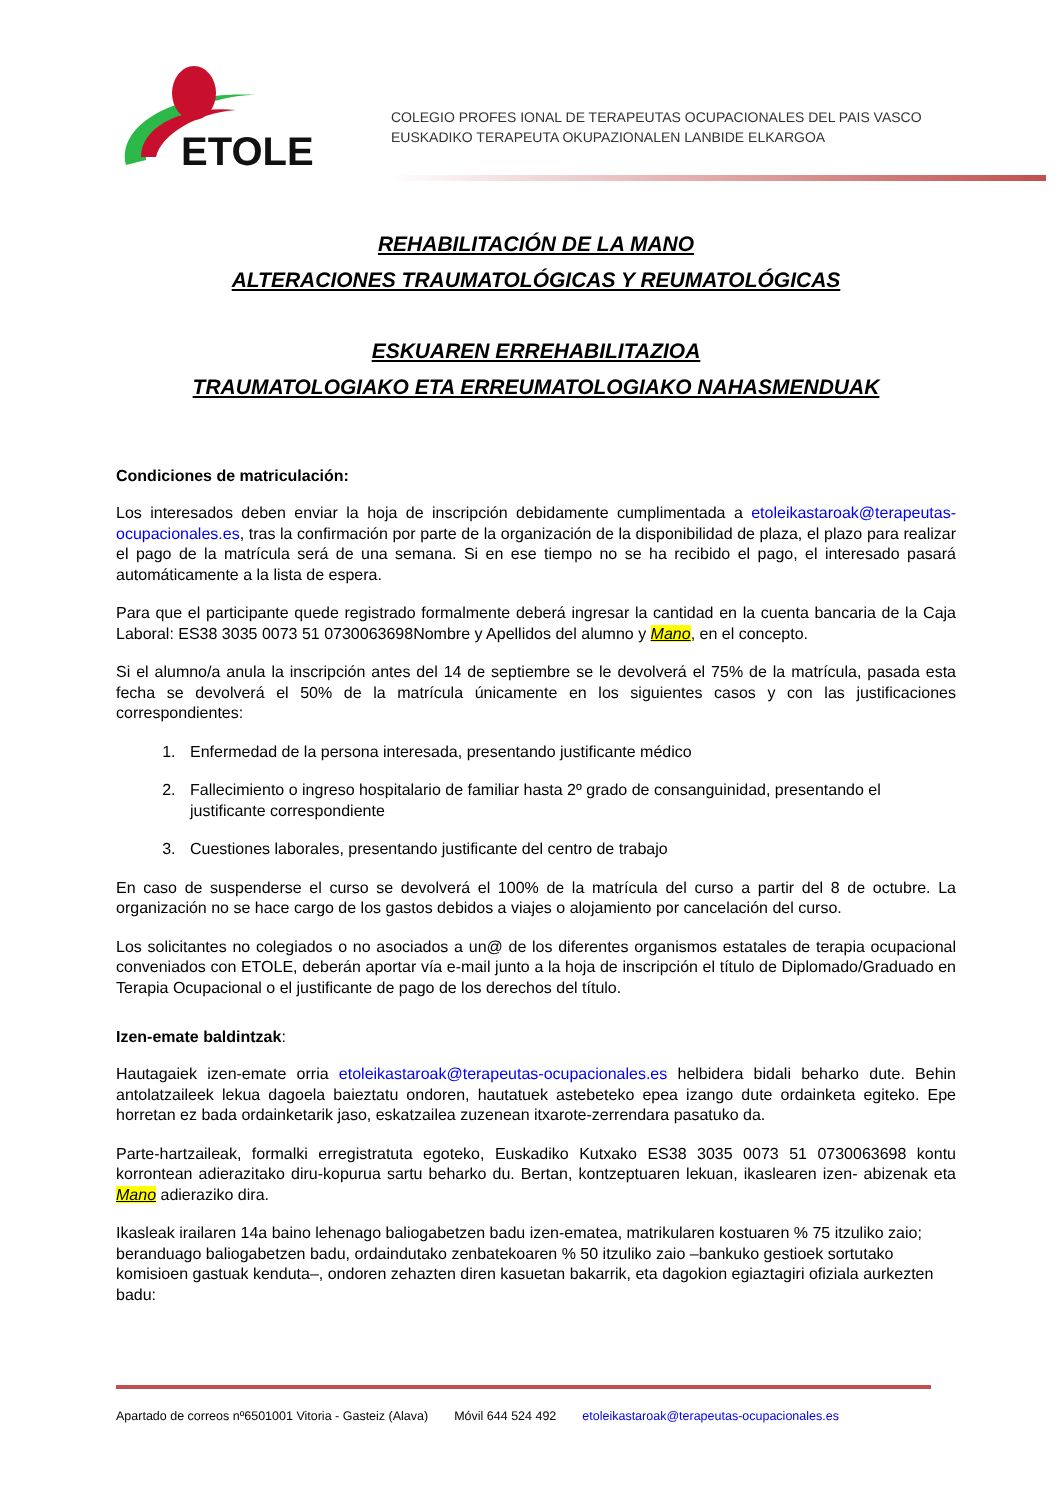ETOLE
COLEGIO PROFES IONAL DE TERAPEUTAS OCUPACIONALES DEL PAIS VASCO
EUSKADIKO TERAPEUTA OKUPAZIONALEN LANBIDE ELKARGOA
REHABILITACIÓN DE LA MANO
ALTERACIONES TRAUMATOLÓGICAS Y REUMATOLÓGICAS
ESKUAREN ERREHABILITAZIOA
TRAUMATOLOGIAKO ETA ERREUMATOLOGIAKO NAHASMENDUAK
Condiciones de matriculación:
Los interesados deben enviar la hoja de inscripción debidamente cumplimentada a etoleikastaroak@terapeutas-ocupacionales.es, tras la confirmación por parte de la organización de la disponibilidad de plaza, el plazo para realizar el pago de la matrícula será de una semana. Si en ese tiempo no se ha recibido el pago, el interesado pasará automáticamente a la lista de espera.
Para que el participante quede registrado formalmente deberá ingresar la cantidad en la cuenta bancaria de la Caja Laboral: ES38 3035 0073 51 0730063698Nombre y Apellidos del alumno y Mano, en el concepto.
Si el alumno/a anula la inscripción antes del 14 de septiembre se le devolverá el 75% de la matrícula, pasada esta fecha se devolverá el 50% de la matrícula únicamente en los siguientes casos y con las justificaciones correspondientes:
1. Enfermedad de la persona interesada, presentando justificante médico
2. Fallecimiento o ingreso hospitalario de familiar hasta 2º grado de consanguinidad, presentando el justificante correspondiente
3. Cuestiones laborales, presentando justificante del centro de trabajo
En caso de suspenderse el curso se devolverá el 100% de la matrícula del curso a partir del 8 de octubre. La organización no se hace cargo de los gastos debidos a viajes o alojamiento por cancelación del curso.
Los solicitantes no colegiados o no asociados a un@ de los diferentes organismos estatales de terapia ocupacional conveniados con ETOLE, deberán aportar vía e-mail junto a la hoja de inscripción el título de Diplomado/Graduado en Terapia Ocupacional o el justificante de pago de los derechos del título.
Izen-emate baldintzak:
Hautagaiek izen-emate orria etoleikastaroak@terapeutas-ocupacionales.es helbidera bidali beharko dute. Behin antolatzaileek lekua dagoela baieztatu ondoren, hautatuek astebeteko epea izango dute ordainketa egiteko. Epe horretan ez bada ordainketarik jaso, eskatzailea zuzenean itxarote-zerrendara pasatuko da.
Parte-hartzaileak, formalki erregistratuta egoteko, Euskadiko Kutxako ES38 3035 0073 51 0730063698 kontu korrontean adierazitako diru-kopurua sartu beharko du. Bertan, kontzeptuaren lekuan, ikaslearen izen- abizenak eta Mano adieraziko dira.
Ikasleak irailaren 14a baino lehenago baliogabetzen badu izen-ematea, matrikularen kostuaren % 75 itzuliko zaio; beranduago baliogabetzen badu, ordaindutako zenbatekoaren % 50 itzuliko zaio –bankuko gestioek sortutako komisioen gastuak kenduta–, ondoren zehazten diren kasuetan bakarrik, eta dagokion egiaztagiri ofiziala aurkezten badu:
Apartado de correos nº6501001 Vitoria - Gasteiz (Alava) Móvil 644 524 492 etoleikastaroak@terapeutas-ocupacionales.es